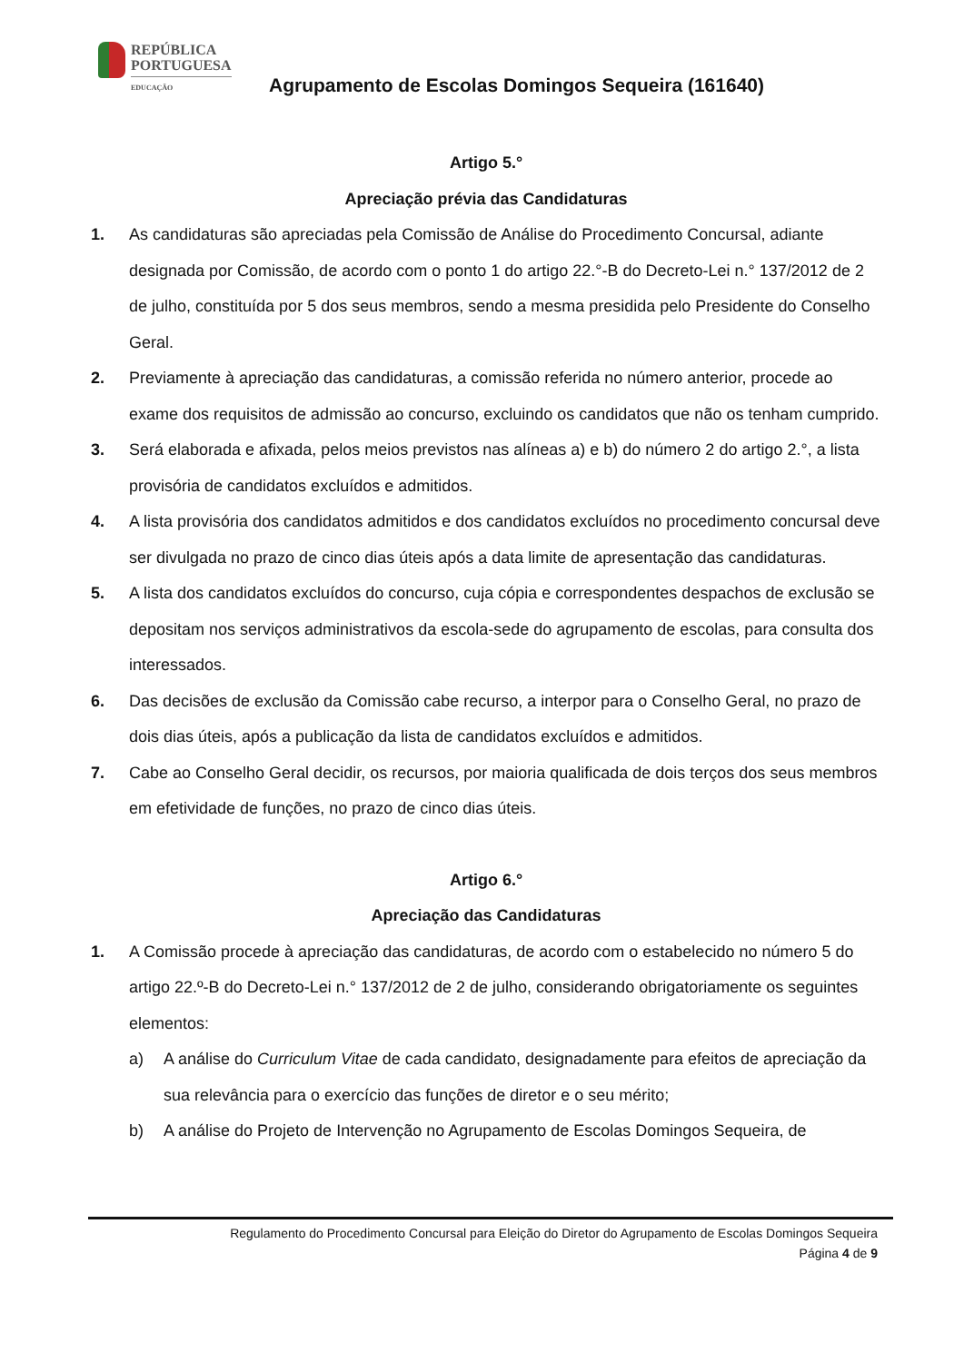REPÚBLICA
PORTUGUESA
EDUCAÇÃO
Agrupamento de Escolas Domingos Sequeira (161640)
Artigo 5.°
Apreciação prévia das Candidaturas
1. As candidaturas são apreciadas pela Comissão de Análise do Procedimento Concursal, adiante designada por Comissão, de acordo com o ponto 1 do artigo 22.°-B do Decreto-Lei n.° 137/2012 de 2 de julho, constituída por 5 dos seus membros, sendo a mesma presidida pelo Presidente do Conselho Geral.
2. Previamente à apreciação das candidaturas, a comissão referida no número anterior, procede ao exame dos requisitos de admissão ao concurso, excluindo os candidatos que não os tenham cumprido.
3. Será elaborada e afixada, pelos meios previstos nas alíneas a) e b) do número 2 do artigo 2.°, a lista provisória de candidatos excluídos e admitidos.
4. A lista provisória dos candidatos admitidos e dos candidatos excluídos no procedimento concursal deve ser divulgada no prazo de cinco dias úteis após a data limite de apresentação das candidaturas.
5. A lista dos candidatos excluídos do concurso, cuja cópia e correspondentes despachos de exclusão se depositam nos serviços administrativos da escola-sede do agrupamento de escolas, para consulta dos interessados.
6. Das decisões de exclusão da Comissão cabe recurso, a interpor para o Conselho Geral, no prazo de dois dias úteis, após a publicação da lista de candidatos excluídos e admitidos.
7. Cabe ao Conselho Geral decidir, os recursos, por maioria qualificada de dois terços dos seus membros em efetividade de funções, no prazo de cinco dias úteis.
Artigo 6.°
Apreciação das Candidaturas
1. A Comissão procede à apreciação das candidaturas, de acordo com o estabelecido no número 5 do artigo 22.º-B do Decreto-Lei n.° 137/2012 de 2 de julho, considerando obrigatoriamente os seguintes elementos:
a) A análise do Curriculum Vitae de cada candidato, designadamente para efeitos de apreciação da sua relevância para o exercício das funções de diretor e o seu mérito;
b) A análise do Projeto de Intervenção no Agrupamento de Escolas Domingos Sequeira, de
Regulamento do Procedimento Concursal para Eleição do Diretor do Agrupamento de Escolas Domingos Sequeira
Página 4 de 9